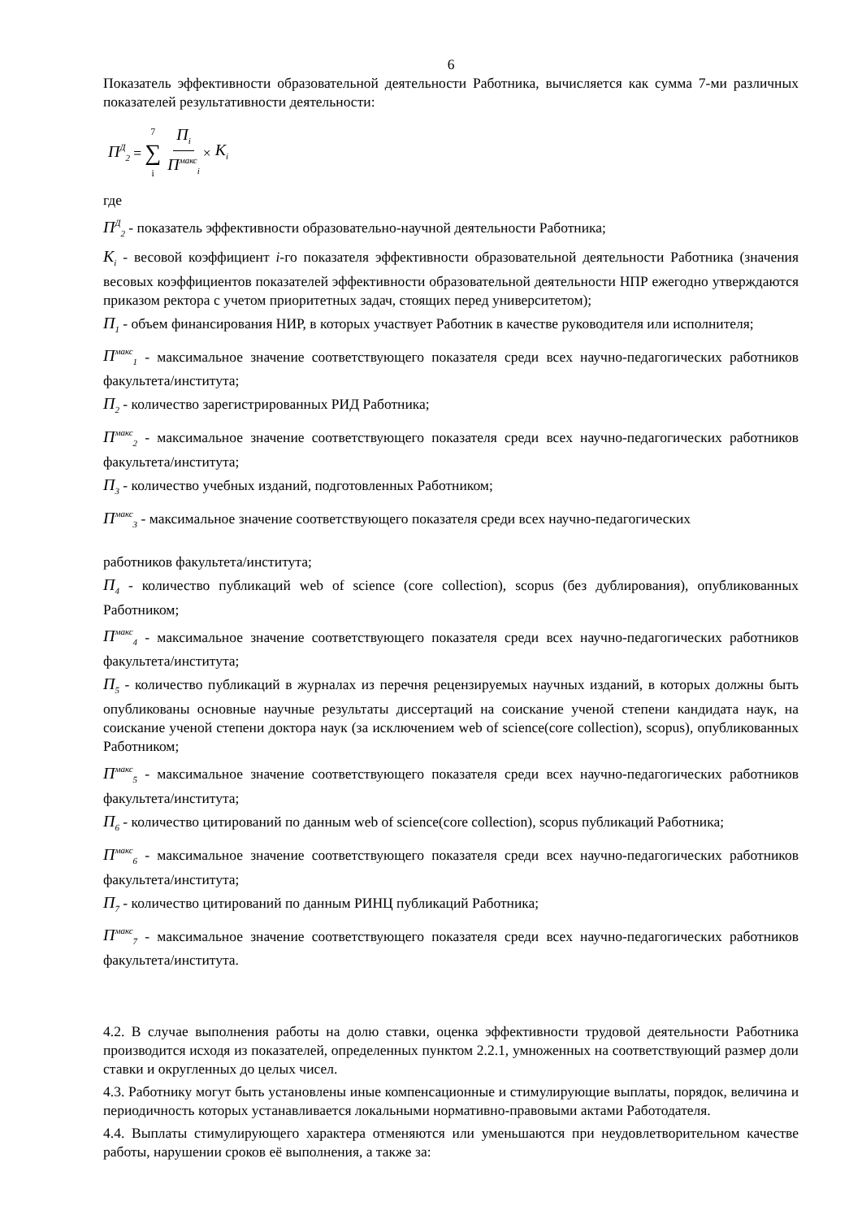6
Показатель эффективности образовательной деятельности Работника, вычисляется как сумма 7-ми различных показателей результативности деятельности:
П<sup>Д</sup><sub>2</sub> = 7 ∑ i П<sub>i</sub> П<sup>макс</sup><sub>i</sub> × K<sub>i</sub>
где
П<sup>Д</sup><sub>2</sub> - показатель эффективности образовательно-научной деятельности Работника;
K<sub>i</sub> - весовой коэффициент i-го показателя эффективности образовательной деятельности Работника (значения весовых коэффициентов показателей эффективности образовательной деятельности НПР ежегодно утверждаются приказом ректора с учетом приоритетных задач, стоящих перед университетом);
П<sub>1</sub> - объем финансирования НИР, в которых участвует Работник в качестве руководителя или исполнителя;
П<sup>макс</sup><sub>1</sub> - максимальное значение соответствующего показателя среди всех научно-педагогических работников факультета/института;
П<sub>2</sub> - количество зарегистрированных РИД Работника;
П<sup>макс</sup><sub>2</sub> - максимальное значение соответствующего показателя среди всех научно-педагогических работников факультета/института;
П<sub>3</sub> - количество учебных изданий, подготовленных Работником;
П<sup>макс</sup><sub>3</sub> - максимальное значение соответствующего показателя среди всех научно-педагогических
работников факультета/института;
П<sub>4</sub> - количество публикаций web of science (core collection), scopus (без дублирования), опубликованных Работником;
П<sup>макс</sup><sub>4</sub> - максимальное значение соответствующего показателя среди всех научно-педагогических работников факультета/института;
П<sub>5</sub> - количество публикаций в журналах из перечня рецензируемых научных изданий, в которых должны быть опубликованы основные научные результаты диссертаций на соискание ученой степени кандидата наук, на соискание ученой степени доктора наук (за исключением web of science(core collection), scopus), опубликованных Работником;
П<sup>макс</sup><sub>5</sub> - максимальное значение соответствующего показателя среди всех научно-педагогических работников факультета/института;
П<sub>6</sub> - количество цитирований по данным web of science(core collection), scopus публикаций Работника;
П<sup>макс</sup><sub>6</sub> - максимальное значение соответствующего показателя среди всех научно-педагогических работников факультета/института;
П<sub>7</sub> - количество цитирований по данным РИНЦ публикаций Работника;
П<sup>макс</sup><sub>7</sub> - максимальное значение соответствующего показателя среди всех научно-педагогических работников факультета/института.
4.2. В случае выполнения работы на долю ставки, оценка эффективности трудовой деятельности Работника производится исходя из показателей, определенных пунктом 2.2.1, умноженных на соответствующий размер доли ставки и округленных до целых чисел.
4.3. Работнику могут быть установлены иные компенсационные и стимулирующие выплаты, порядок, величина и периодичность которых устанавливается локальными нормативно-правовыми актами Работодателя.
4.4. Выплаты стимулирующего характера отменяются или уменьшаются при неудовлетворительном качестве работы, нарушении сроков её выполнения, а также за: